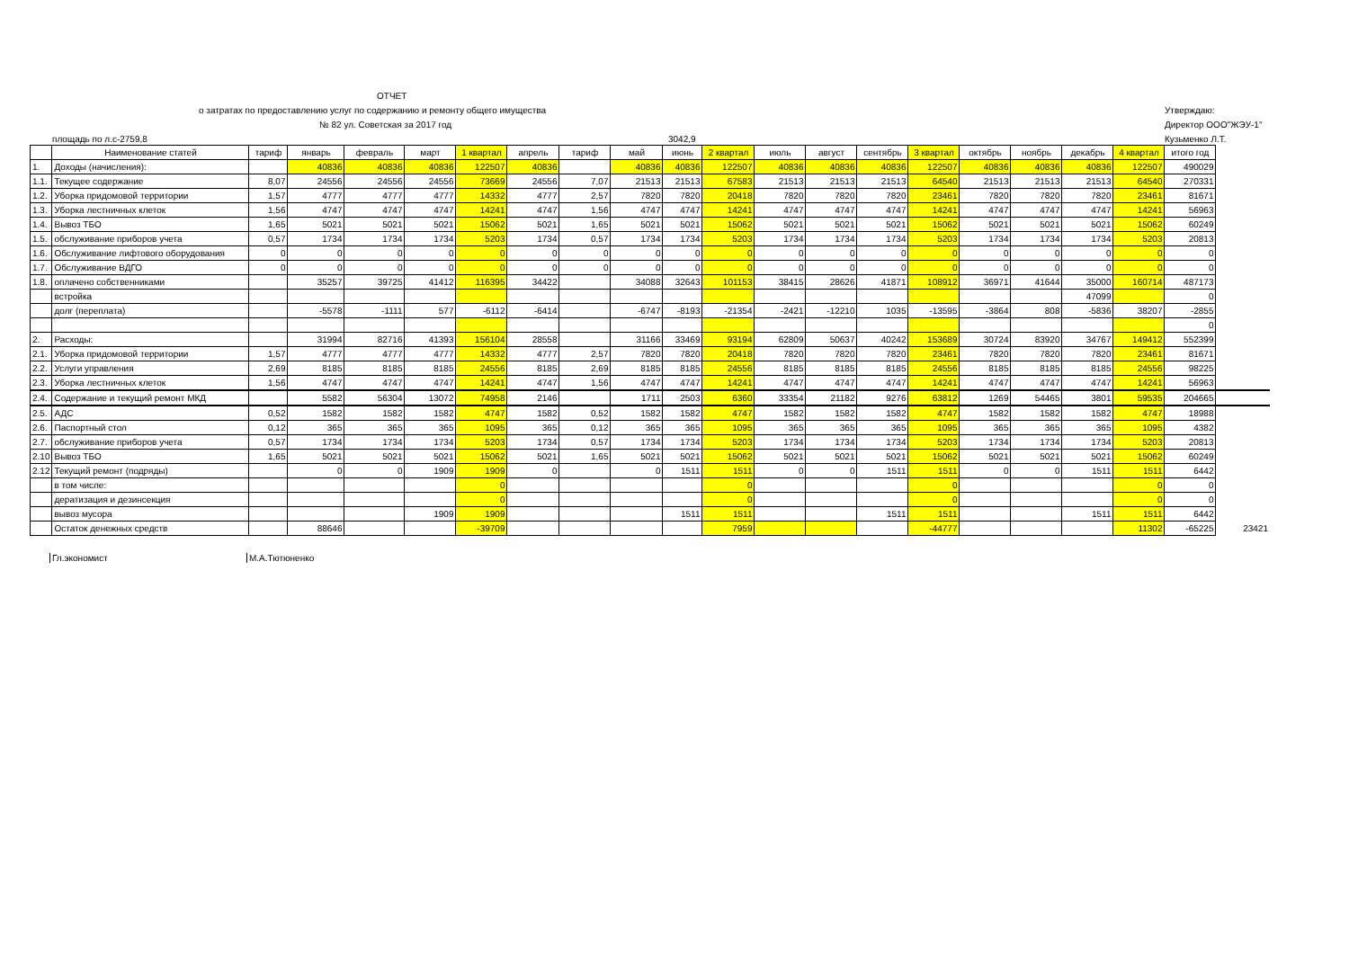ОТЧЕТ
о затратах по предоставлению услуг по содержанию и ремонту общего имущества
№ 82 ул. Советская за 2017 год
Утверждаю:
Директор ООО"ЖЭУ-1"
площадь по л.с-2759,8 3042,9 Кузьменко Л.Т.
| | Наименование статей | тариф | январь | февраль | март | 1 квартал | апрель | тариф | май | июнь | 2 квартал | июль | август | сентябрь | 3 квартал | октябрь | ноябрь | декабрь | 4 квартал | итого год | |
| 1. | Доходы (начисления): | | 40836 | 40836 | 40836 | 122507 | 40836 | | 40836 | 40836 | 122507 | 40836 | 40836 | 40836 | 122507 | 40836 | 40836 | 40836 | 122507 | 490029 | |
| 1.1. | Текущее содержание | 8,07 | 24556 | 24556 | 24556 | 73669 | 24556 | 7,07 | 21513 | 21513 | 67583 | 21513 | 21513 | 21513 | 64540 | 21513 | 21513 | 21513 | 64540 | 270331 | |
| 1.2. | Уборка придомовой территории | 1,57 | 4777 | 4777 | 4777 | 14332 | 4777 | 2,57 | 7820 | 7820 | 20418 | 7820 | 7820 | 7820 | 23461 | 7820 | 7820 | 7820 | 23461 | 81671 | |
| 1.3. | Уборка лестничных клеток | 1,56 | 4747 | 4747 | 4747 | 14241 | 4747 | 1,56 | 4747 | 4747 | 14241 | 4747 | 4747 | 4747 | 14241 | 4747 | 4747 | 4747 | 14241 | 56963 | |
| 1.4. | Вывоз ТБО | 1,65 | 5021 | 5021 | 5021 | 15062 | 5021 | 1,65 | 5021 | 5021 | 15062 | 5021 | 5021 | 5021 | 15062 | 5021 | 5021 | 5021 | 15062 | 60249 | |
| 1.5. | обслуживание приборов учета | 0,57 | 1734 | 1734 | 1734 | 5203 | 1734 | 0,57 | 1734 | 1734 | 5203 | 1734 | 1734 | 1734 | 5203 | 1734 | 1734 | 1734 | 5203 | 20813 | |
| 1.6. | Обслуживание лифтового оборудования | 0 | 0 | 0 | 0 | 0 | 0 | 0 | 0 | 0 | 0 | 0 | 0 | 0 | 0 | 0 | 0 | 0 | 0 | 0 | |
| 1.7. | Обслуживание ВДГО | 0 | 0 | 0 | 0 | 0 | 0 | 0 | 0 | 0 | 0 | 0 | 0 | 0 | 0 | 0 | 0 | 0 | 0 | 0 | |
| 1.8. | оплачено собственниками | | 35257 | 39725 | 41412 | 116395 | 34422 | | 34088 | 32643 | 101153 | 38415 | 28626 | 41871 | 108912 | 36971 | 41644 | 35000 | 160714 | 487173 | |
| | встройка | | | | | | | | | | | | | | | | | 47099 | | 0 | |
| | долг (переплата) | | -5578 | -1111 | 577 | -6112 | -6414 | | -6747 | -8193 | -21354 | -2421 | -12210 | 1035 | -13595 | -3864 | 808 | -5836 | 38207 | -2855 | |
| | | | | | | | | | | | | | | | | | | | | 0 | |
| 2. | Расходы: | | 31994 | 82716 | 41393 | 156104 | 28558 | | 31166 | 33469 | 93194 | 62809 | 50637 | 40242 | 153689 | 30724 | 83920 | 34767 | 149412 | 552399 | |
| 2.1. | Уборка придомовой территории | 1,57 | 4777 | 4777 | 4777 | 14332 | 4777 | 2,57 | 7820 | 7820 | 20418 | 7820 | 7820 | 7820 | 23461 | 7820 | 7820 | 7820 | 23461 | 81671 | |
| 2.2. | Услуги управления | 2,69 | 8185 | 8185 | 8185 | 24556 | 8185 | 2,69 | 8185 | 8185 | 24556 | 8185 | 8185 | 8185 | 24556 | 8185 | 8185 | 8185 | 24556 | 98225 | |
| 2.3. | Уборка лестничных клеток | 1,56 | 4747 | 4747 | 4747 | 14241 | 4747 | 1,56 | 4747 | 4747 | 14241 | 4747 | 4747 | 4747 | 14241 | 4747 | 4747 | 4747 | 14241 | 56963 | |
| 2.4. | Содержание и текущий ремонт МКД | | 5582 | 56304 | 13072 | 74958 | 2146 | | 1711 | 2503 | 6360 | 33354 | 21182 | 9276 | 63812 | 1269 | 54465 | 3801 | 59535 | 204665 | |
| 2.5. | АДС | 0,52 | 1582 | 1582 | 1582 | 4747 | 1582 | 0,52 | 1582 | 1582 | 4747 | 1582 | 1582 | 1582 | 4747 | 1582 | 1582 | 1582 | 4747 | 18988 | |
| 2.6. | Паспортный стол | 0,12 | 365 | 365 | 365 | 1095 | 365 | 0,12 | 365 | 365 | 1095 | 365 | 365 | 365 | 1095 | 365 | 365 | 365 | 1095 | 4382 | |
| 2.7. | обслуживание приборов учета | 0,57 | 1734 | 1734 | 1734 | 5203 | 1734 | 0,57 | 1734 | 1734 | 5203 | 1734 | 1734 | 1734 | 5203 | 1734 | 1734 | 1734 | 5203 | 20813 | |
| 2.10 | Вывоз ТБО | 1,65 | 5021 | 5021 | 5021 | 15062 | 5021 | 1,65 | 5021 | 5021 | 15062 | 5021 | 5021 | 5021 | 15062 | 5021 | 5021 | 5021 | 15062 | 60249 | |
| 2.12 | Текущий ремонт (подряды) | | 0 | 0 | 1909 | 1909 | 0 | | 0 | 1511 | 1511 | 0 | 0 | 1511 | 1511 | 0 | 0 | 1511 | 1511 | 6442 | |
| | в том числе: | | | | | 0 | | | | | 0 | | | | 0 | | | | 0 | 0 | |
| | дератизация и дезинсекция | | | | | 0 | | | | | 0 | | | | 0 | | | | 0 | 0 | |
| | вывоз мусора | | | | 1909 | 1909 | | | | 1511 | 1511 | | | 1511 | 1511 | | | 1511 | 1511 | 6442 | |
| | Остаток денежных средств | | 88646 | | | -39709 | | | | | 7959 | | | | -44777 | | | | 11302 | -65225 | 23421 |
Гл.экономист М.А.Тютюненко